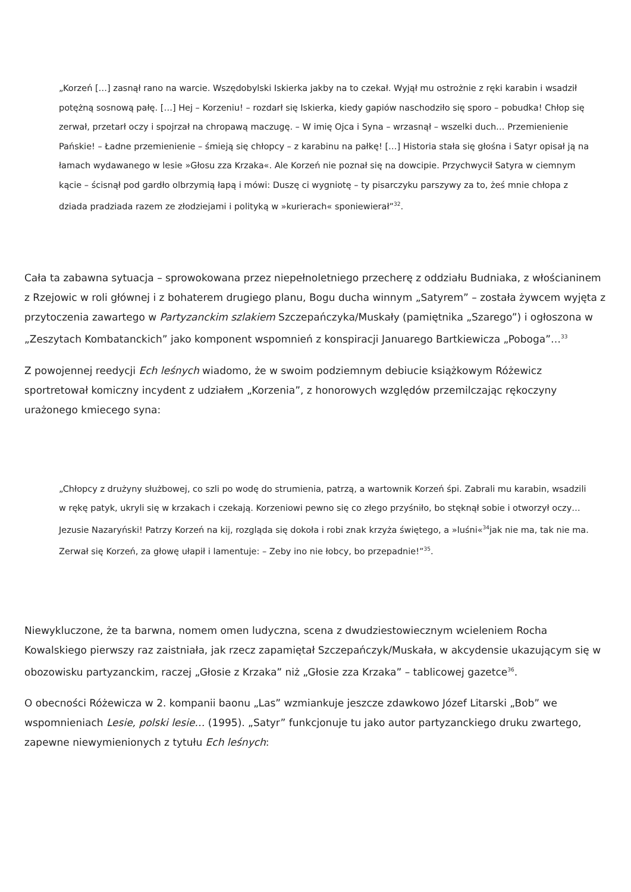„Korzeń […] zasnął rano na warcie. Wszędobylski Iskierka jakby na to czekał. Wyjął mu ostrożnie z ręki karabin i wsadził potężną sosnową pałę. […] Hej – Korzeniu! – rozdarł się Iskierka, kiedy gapiów naschodziło się sporo – pobudka! Chłop się zerwał, przetarł oczy i spojrzał na chropawą maczugę. – W imię Ojca i Syna – wrzasnął – wszelki duch… Przemienienie Pańskie! – Ładne przemienienie – śmieją się chłopcy – z karabinu na pałkę! […] Historia stała się głośna i Satyr opisał ją na łamach wydawanego w lesie »Głosu zza Krzaka«. Ale Korzeń nie poznał się na dowcipie. Przychwycił Satyra w ciemnym kącie – ścisnął pod gardło olbrzymią łapą i mówi: Duszę ci wygniotę – ty pisarczyku parszywy za to, żeś mnie chłopa z dziada pradziada razem ze złodziejami i polityką w »kurierach« sponiewierał”<sup>32</sup>.
Cała ta zabawna sytuacja – sprowokowana przez niepełnoletniego przecherę z oddziału Budniaka, z włościaninem z Rzejowic w roli głównej i z bohaterem drugiego planu, Bogu ducha winnym „Satyrem” – została żywcem wyjęta z przytoczenia zawartego w Partyzanckim szlakiem Szczepańczyka/Muskały (pamiętnika „Szarego”) i ogłoszona w „Zeszytach Kombatanckich” jako komponent wspomnień z konspiracji Januarego Bartkiewicza „Poboga”…<sup>33</sup>
Z powojennej reedycji Ech leśnych wiadomo, że w swoim podziemnym debiucie książkowym Różewicz sportretował komiczny incydent z udziałem „Korzenia”, z honorowych względów przemilczając rękoczyny urażonego kmiecego syna:
„Chłopcy z drużyny służbowej, co szli po wodę do strumienia, patrzą, a wartownik Korzeń śpi. Zabrali mu karabin, wsadzili w rękę patyk, ukryli się w krzakach i czekają. Korzeniowi pewno się co złego przyśniło, bo stęknął sobie i otworzył oczy… Jezusie Nazaryński! Patrzy Korzeń na kij, rozgląda się dokoła i robi znak krzyża świętego, a »luśni«<sup>34</sup>jak nie ma, tak nie ma. Zerwał się Korzeń, za głowę ułapił i lamentuje: – Zeby ino nie łobcy, bo przepadnie!”<sup>35</sup>.
Niewykluczone, że ta barwna, nomem omen ludyczna, scena z dwudziestowiecznym wcieleniem Rocha Kowalskiego pierwszy raz zaistniała, jak rzecz zapamiętał Szczepańczyk/Muskała, w akcydensie ukazującym się w obozowisku partyzanckim, raczej „Głosie z Krzaka” niż „Głosie zza Krzaka” – tablicowej gazetce<sup>36</sup>.
O obecności Różewicza w 2. kompanii baonu „Las” wzmiankuje jeszcze zdawkowo Józef Litarski „Bob” we wspomnieniach Lesie, polski lesie… (1995). „Satyr” funkcjonuje tu jako autor partyzanckiego druku zwartego, zapewne niewymienionych z tytułu Ech leśnych: